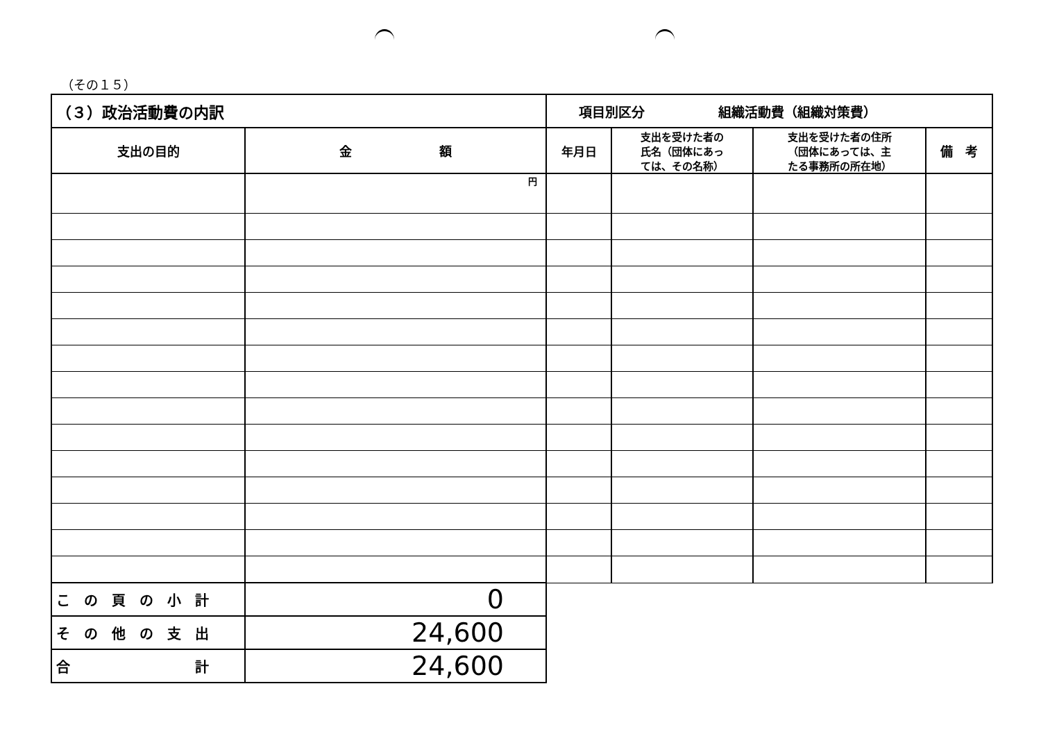（その１５）
| （３）政治活動費の内訳 | | 項目別区分 組織活動費（組織対策費） | | | |
| 支出の目的 | 金 額 | 年月日 | 支出を受けた者の 氏名（団体にあっ ては、その名称） | 支出を受けた者の住所 （団体にあっては、主 たる事務所の所在地） | 備 考 |
| | 円 | | | | |
| こ の 頁 の 小 計 | 0 | | | | |
| そ の 他 の 支 出 | 24,600 | | | | |
| 合 計 | 24,600 | | | | |